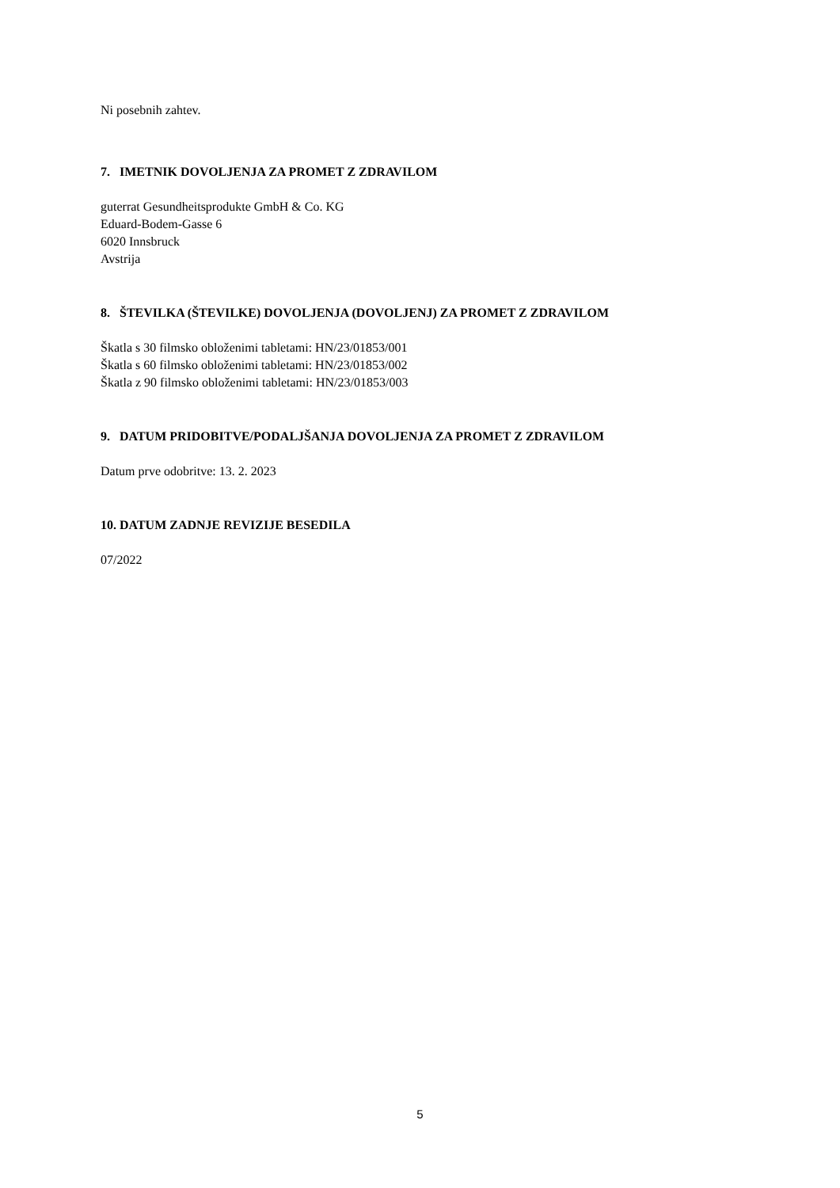Ni posebnih zahtev.
7. IMETNIK DOVOLJENJA ZA PROMET Z ZDRAVILOM
guterrat Gesundheitsprodukte GmbH & Co. KG
Eduard-Bodem-Gasse 6
6020 Innsbruck
Avstrija
8. ŠTEVILKA (ŠTEVILKE) DOVOLJENJA (DOVOLJENJ) ZA PROMET Z ZDRAVILOM
Škatla s 30 filmsko obloženimi tabletami: HN/23/01853/001
Škatla s 60 filmsko obloženimi tabletami: HN/23/01853/002
Škatla z 90 filmsko obloženimi tabletami: HN/23/01853/003
9. DATUM PRIDOBITVE/PODALJŠANJA DOVOLJENJA ZA PROMET Z ZDRAVILOM
Datum prve odobritve: 13. 2. 2023
10. DATUM ZADNJE REVIZIJE BESEDILA
07/2022
5